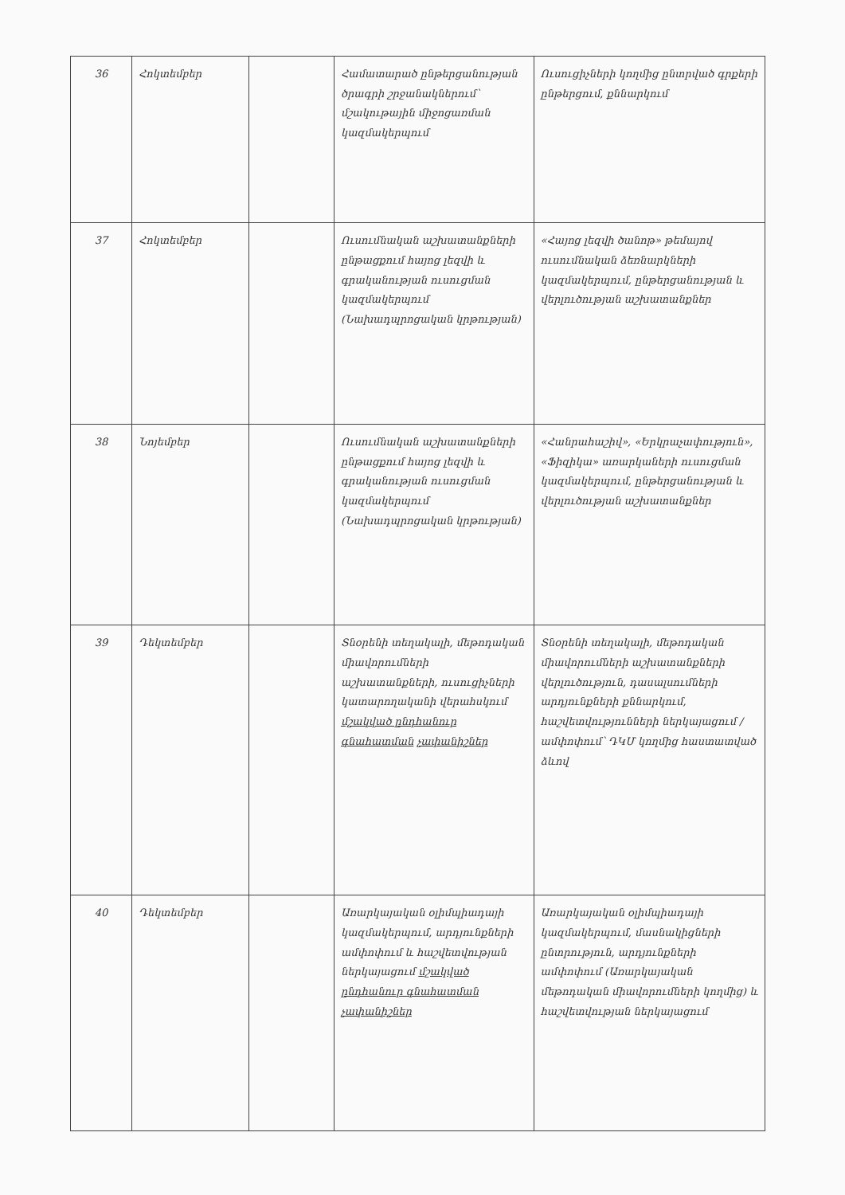| 36 | Հոկտեմբեր | | Համատարած ընթերցանության ծրագրի շրջանակներում՝ մշակութային միջոցառման կազմակերպում | Ուսուցիչների կողմից ընտրված գրքերի ընթերցում, քննարկում |
| 37 | Հոկտեմբեր | | Ուսումնական աշխատանքների ընթացքում հայոց լեզվի և գրականության ուսուցման կազմակերպում (Նախադպրոցական կրթության) | «Հայոց լեզվի ծանոթ» թեմայով ուսումնական ձեռնարկների կազմակերպում, ընթերցանության և վերլուծության աշխատանքներ |
| 38 | Նոյեմբեր | | Ուսումնական աշխատանքների ընթացքում հայոց լեզվի և գրականության ուսուցման կազմակերպում (Նախադպրոցական կրթության) | «Հանրահաշիվ», «Երկրաչափություն», «Ֆիզիկա» առարկաների ուսուցման կազմակերպում, ընթերցանության և վերլուծության աշխատանքներ |
| 39 | Դեկտեմբեր | | Տնօրենի տեղակալի, մեթոդական միավորումների աշխատանքների, ուսուցիչների կատարողականի վերահսկում մշակված ընդհանուր գնահատման չափանիշներ | Տնօրենի տեղակալի, մեթոդական միավորումների աշխատանքների վերլուծություն, դասալսումների արդյունքների քննարկում, հաշվետվությունների ներկայացում / ամփոփում՝ ԴԿՄ կողմից հաստատված ձևով |
| 40 | Դեկտեմբեր | | Առարկայական օլիմպիադայի կազմակերպում, արդյունքների ամփոփում և հաշվետվության ներկայացում մշակված ընդհանուր գնահատման չափանիշներ | Առարկայական օլիմպիադայի կազմակերպում, մասնակիցների ընտրություն, արդյունքների ամփոփում (Առարկայական մեթոդական միավորումների կողմից) և հաշվետվության ներկայացում |